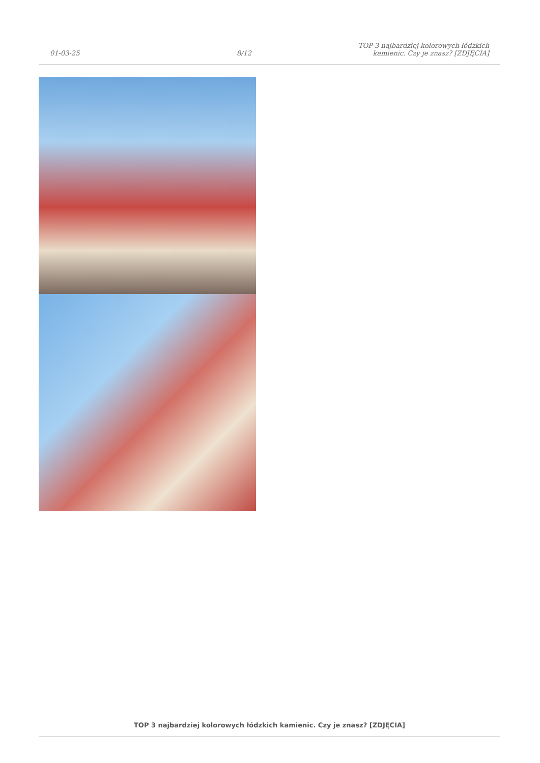01-03-25 8/12 TOP 3 najbardziej kolorowych łódzkich kamienic. Czy je znasz? [ZDJĘCIA]
TOP 3 najbardziej kolorowych łódzkich kamienic. Czy je znasz? [ZDJĘCIA]